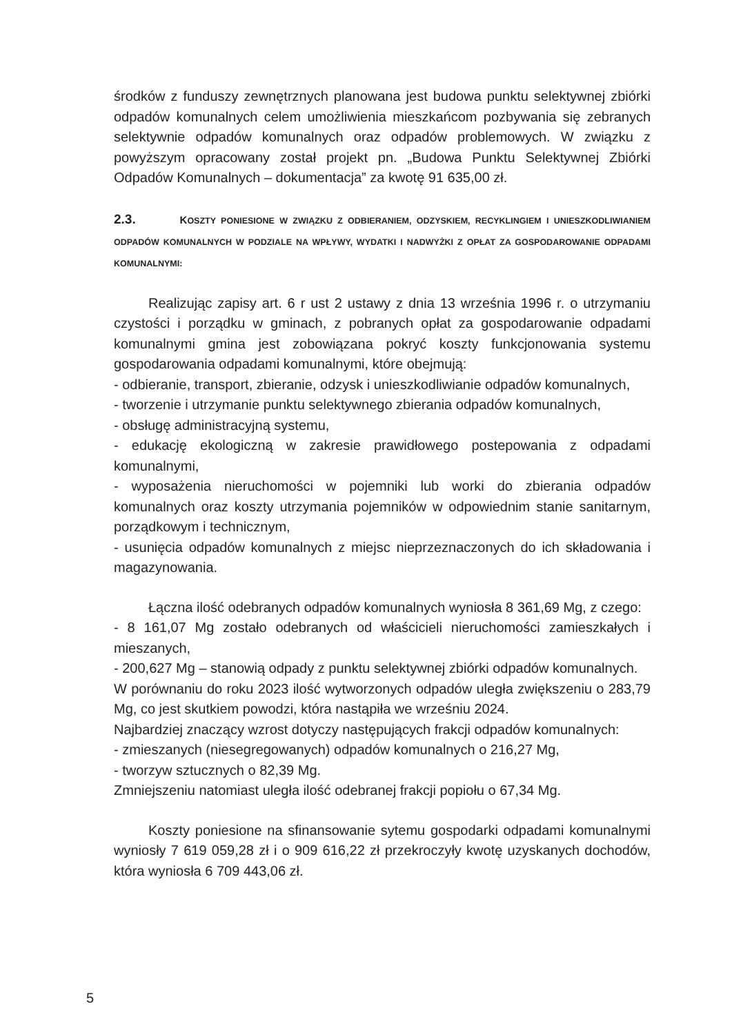środków z funduszy zewnętrznych planowana jest budowa punktu selektywnej zbiórki odpadów komunalnych celem umożliwienia mieszkańcom pozbywania się zebranych selektywnie odpadów komunalnych oraz odpadów problemowych. W związku z powyższym opracowany został projekt pn. „Budowa Punktu Selektywnej Zbiórki Odpadów Komunalnych – dokumentacja” za kwotę 91 635,00 zł.
2.3. KOSZTY PONIESIONE W ZWIĄZKU Z ODBIERANIEM, ODZYSKIEM, RECYKLINGIEM I UNIESZKODLIWIANIEM ODPADÓW KOMUNALNYCH W PODZIALE NA WPŁYWY, WYDATKI I NADWYŻKI Z OPŁAT ZA GOSPODAROWANIE ODPADAMI KOMUNALNYMI:
Realizując zapisy art. 6 r ust 2 ustawy z dnia 13 września 1996 r. o utrzymaniu czystości i porządku w gminach, z pobranych opłat za gospodarowanie odpadami komunalnymi gmina jest zobowiązana pokryć koszty funkcjonowania systemu gospodarowania odpadami komunalnymi, które obejmują:
- odbieranie, transport, zbieranie, odzysk i unieszkodliwianie odpadów komunalnych,
- tworzenie i utrzymanie punktu selektywnego zbierania odpadów komunalnych,
- obsługę administracyjną systemu,
- edukację ekologiczną w zakresie prawidłowego postepowania z odpadami komunalnymi,
- wyposażenia nieruchomości w pojemniki lub worki do zbierania odpadów komunalnych oraz koszty utrzymania pojemników w odpowiednim stanie sanitarnym, porządkowym i technicznym,
- usunięcia odpadów komunalnych z miejsc nieprzeznaczonych do ich składowania i magazynowania.
Łączna ilość odebranych odpadów komunalnych wyniosła 8 361,69 Mg, z czego:
- 8 161,07 Mg zostało odebranych od właścicieli nieruchomości zamieszkałych i mieszanych,
- 200,627 Mg – stanowią odpady z punktu selektywnej zbiórki odpadów komunalnych.
W porównaniu do roku 2023 ilość wytworzonych odpadów uległa zwiększeniu o 283,79 Mg, co jest skutkiem powodzi, która nastąpiła we wrześniu 2024.
Najbardziej znaczący wzrost dotyczy następujących frakcji odpadów komunalnych:
- zmieszanych (niesegregowanych) odpadów komunalnych o 216,27 Mg,
- tworzyw sztucznych o 82,39 Mg.
Zmniejszeniu natomiast uległa ilość odebranej frakcji popiołu o 67,34 Mg.
Koszty poniesione na sfinansowanie sytemu gospodarki odpadami komunalnymi wyniosły 7 619 059,28 zł i o 909 616,22 zł przekroczyły kwotę uzyskanych dochodów, która wyniosła 6 709 443,06 zł.
5